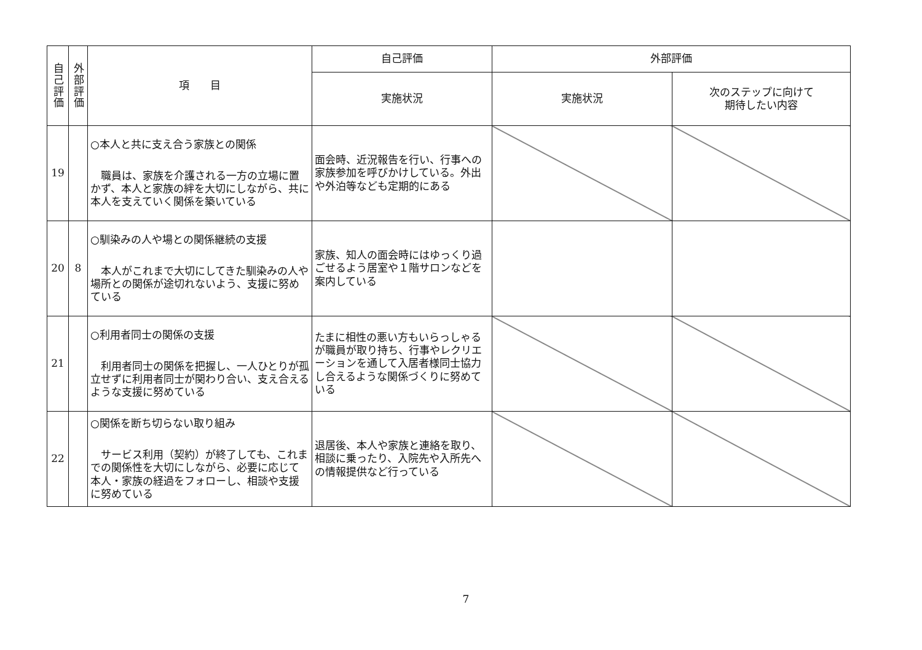| 自己評価 | 外部評価 | 項 目 | 自己評価 | 外部評価 | |
| --- | --- | --- | --- | --- | --- |
| | | | 実施状況 | 実施状況 | 次のステップに向けて 期待したい内容 |
| 19 | | ○本人と共に支え合う家族との関係 職員は、家族を介護される一方の立場に置かず、本人と家族の絆を大切にしながら、共に本人を支えていく関係を築いている | 面会時、近況報告を行い、行事への家族参加を呼びかけしている。外出や外泊等なども定期的にある | | |
| 20 | 8 | ○馴染みの人や場との関係継続の支援 本人がこれまで大切にしてきた馴染みの人や場所との関係が途切れないよう、支援に努めている | 家族、知人の面会時にはゆっくり過ごせるよう居室や１階サロンなどを案内している | | |
| 21 | | ○利用者同士の関係の支援 利用者同士の関係を把握し、一人ひとりが孤立せずに利用者同士が関わり合い、支え合えるような支援に努めている | たまに相性の悪い方もいらっしゃるが職員が取り持ち、行事やレクリエーションを通して入居者様同士協力し合えるような関係づくりに努めている | | |
| 22 | | ○関係を断ち切らない取り組み サービス利用（契約）が終了しても、これまでの関係性を大切にしながら、必要に応じて本人・家族の経過をフォローし、相談や支援に努めている | 退居後、本人や家族と連絡を取り、相談に乗ったり、入院先や入所先への情報提供など行っている | | |
7